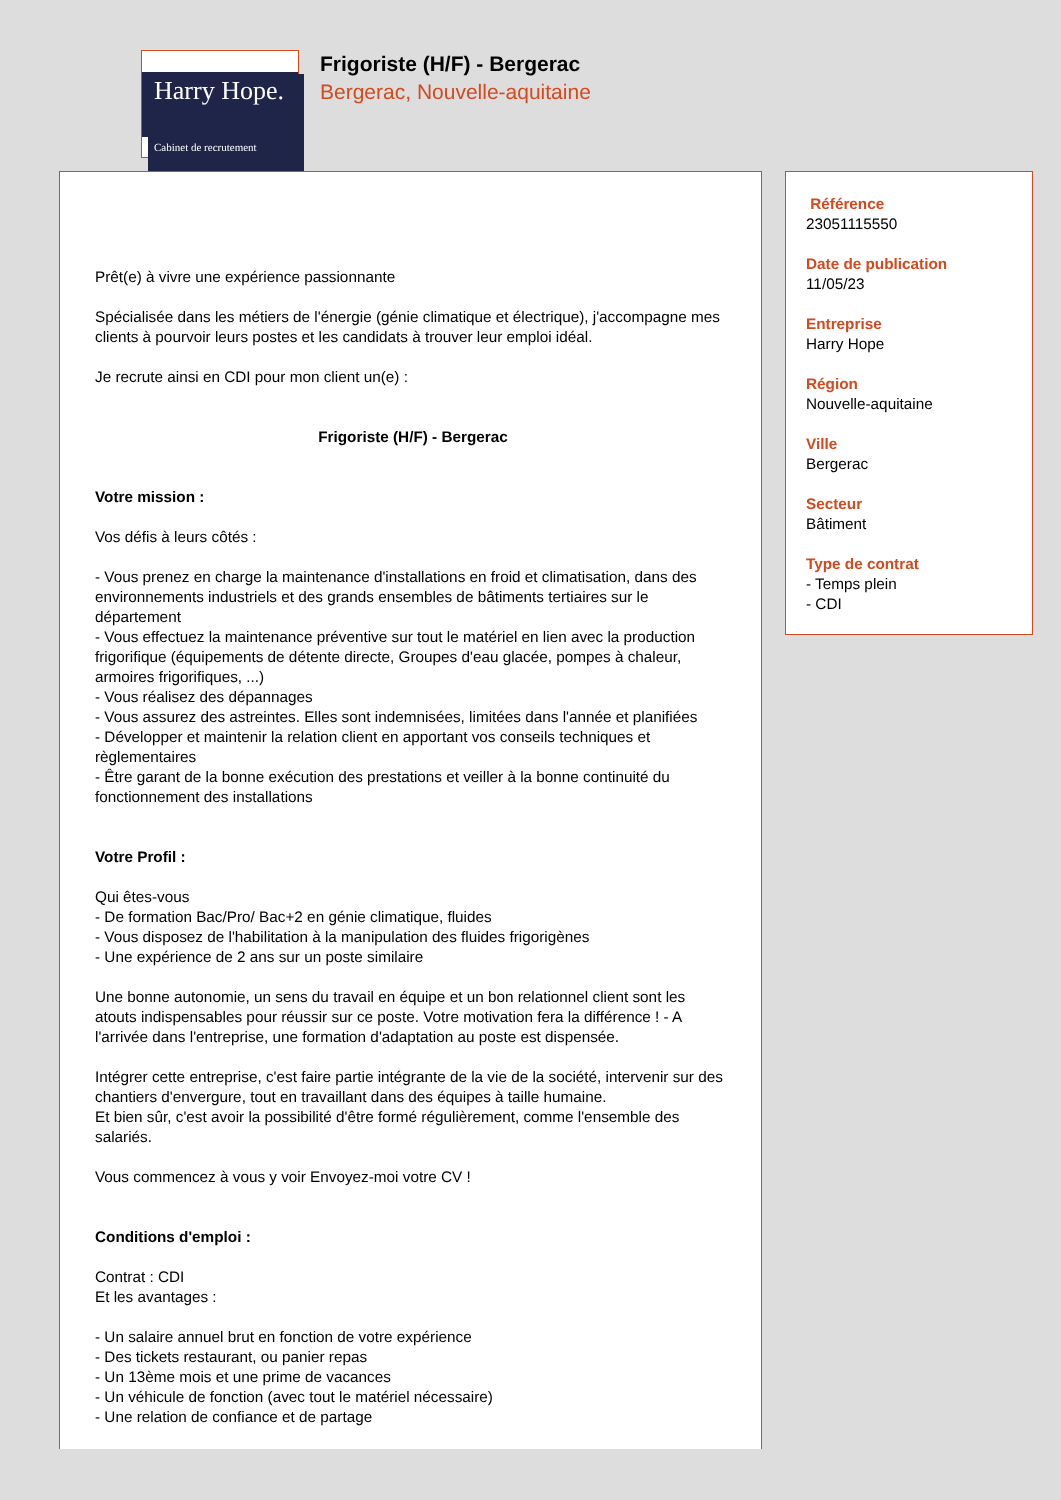Harry Hope.
Cabinet de recrutement
Frigoriste (H/F) - Bergerac
Bergerac, Nouvelle-aquitaine
Prêt(e) à vivre une expérience passionnante
Spécialisée dans les métiers de l'énergie (génie climatique et électrique), j'accompagne mes clients à pourvoir leurs postes et les candidats à trouver leur emploi idéal.
Je recrute ainsi en CDI pour mon client un(e) :
Frigoriste (H/F) - Bergerac
Votre mission :
Vos défis à leurs côtés :
- Vous prenez en charge la maintenance d'installations en froid et climatisation, dans des environnements industriels et des grands ensembles de bâtiments tertiaires sur le département
- Vous effectuez la maintenance préventive sur tout le matériel en lien avec la production frigorifique (équipements de détente directe, Groupes d'eau glacée, pompes à chaleur, armoires frigorifiques, ...)
- Vous réalisez des dépannages
- Vous assurez des astreintes. Elles sont indemnisées, limitées dans l'année et planifiées
- Développer et maintenir la relation client en apportant vos conseils techniques et règlementaires
- Être garant de la bonne exécution des prestations et veiller à la bonne continuité du fonctionnement des installations
Votre Profil :
Qui êtes-vous
- De formation Bac/Pro/ Bac+2 en génie climatique, fluides
- Vous disposez de l'habilitation à la manipulation des fluides frigorigènes
- Une expérience de 2 ans sur un poste similaire
Une bonne autonomie, un sens du travail en équipe et un bon relationnel client sont les atouts indispensables pour réussir sur ce poste. Votre motivation fera la différence ! - A l'arrivée dans l'entreprise, une formation d'adaptation au poste est dispensée.
Intégrer cette entreprise, c'est faire partie intégrante de la vie de la société, intervenir sur des chantiers d'envergure, tout en travaillant dans des équipes à taille humaine.
Et bien sûr, c'est avoir la possibilité d'être formé régulièrement, comme l'ensemble des salariés.
Vous commencez à vous y voir Envoyez-moi votre CV !
Conditions d'emploi :
Contrat : CDI
Et les avantages :
- Un salaire annuel brut en fonction de votre expérience
- Des tickets restaurant, ou panier repas
- Un 13ème mois et une prime de vacances
- Un véhicule de fonction (avec tout le matériel nécessaire)
- Une relation de confiance et de partage
Référence
23051115550
Date de publication
11/05/23
Entreprise
Harry Hope
Région
Nouvelle-aquitaine
Ville
Bergerac
Secteur
Bâtiment
Type de contrat
- Temps plein
- CDI